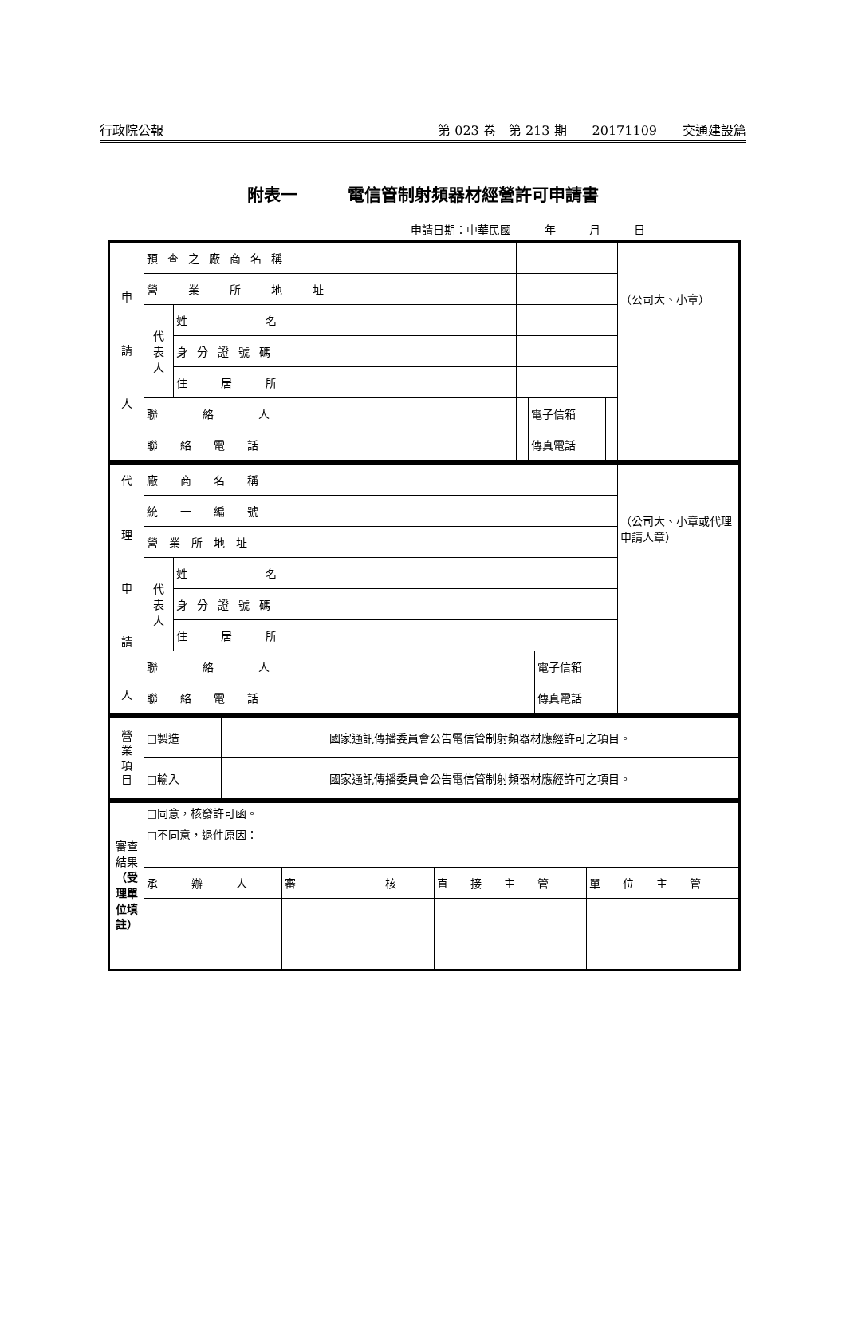行政院公報 第 023 卷　第 213 期　　20171109　　交通建設篇
附表一　　　電信管制射頻器材經營許可申請書
申請日期：中華民國　　　年　　　月　　　日
| 申 請 人 | 預查之廠商名稱 | | | | | （公司大、小章） |
| | 營 業 所 地 址 | | | | | |
| | 代 表 人 | 姓 名 | | | | |
| | | 身分證號碼 | | | | |
| | | 住 居 所 | | | | |
| | 聯 絡 人 | | | 電子信箱 | | |
| | 聯 絡 電 話 | | | 傳真電話 | | |
| 代 理 申 請 人 | 廠 商 名 稱 | | | | | （公司大、小章或代理申請人章） |
| | 統 一 編 號 | | | | | |
| | 營 業 所 地 址 | | | | | |
| | 代 表 人 | 姓 名 | | | | |
| | | 身分證號碼 | | | | |
| | | 住 居 所 | | | | |
| | 聯 絡 人 | | | 電子信箱 | | |
| | 聯 絡 電 話 | | | 傳真電話 | | |
| 營 業 項 目 | □製造 | 國家通訊傳播委員會公告電信管制射頻器材應經許可之項目。 |
| | □輸入 | 國家通訊傳播委員會公告電信管制射頻器材應經許可之項目。 |
| 審查結果 （受理單位填註） | □同意，核發許可函。 □不同意，退件原因： | | | |
| | 承 辦 人 | 審 核 | 直 接 主 管 | 單 位 主 管 |